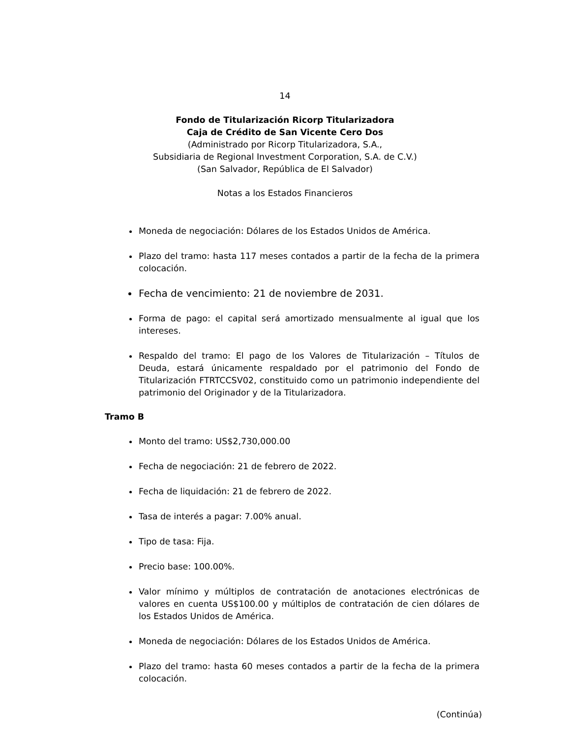14
Fondo de Titularización Ricorp Titularizadora
Caja de Crédito de San Vicente Cero Dos
(Administrado por Ricorp Titularizadora, S.A.,
Subsidiaria de Regional Investment Corporation, S.A. de C.V.)
(San Salvador, República de El Salvador)
Notas a los Estados Financieros
Moneda de negociación: Dólares de los Estados Unidos de América.
Plazo del tramo: hasta 117 meses contados a partir de la fecha de la primera colocación.
Fecha de vencimiento: 21 de noviembre de 2031.
Forma de pago: el capital será amortizado mensualmente al igual que los intereses.
Respaldo del tramo: El pago de los Valores de Titularización – Títulos de Deuda, estará únicamente respaldado por el patrimonio del Fondo de Titularización FTRTCCSV02, constituido como un patrimonio independiente del patrimonio del Originador y de la Titularizadora.
Tramo B
Monto del tramo: US$2,730,000.00
Fecha de negociación: 21 de febrero de 2022.
Fecha de liquidación: 21 de febrero de 2022.
Tasa de interés a pagar: 7.00% anual.
Tipo de tasa: Fija.
Precio base: 100.00%.
Valor mínimo y múltiplos de contratación de anotaciones electrónicas de valores en cuenta US$100.00 y múltiplos de contratación de cien dólares de los Estados Unidos de América.
Moneda de negociación: Dólares de los Estados Unidos de América.
Plazo del tramo: hasta 60 meses contados a partir de la fecha de la primera colocación.
(Continúa)